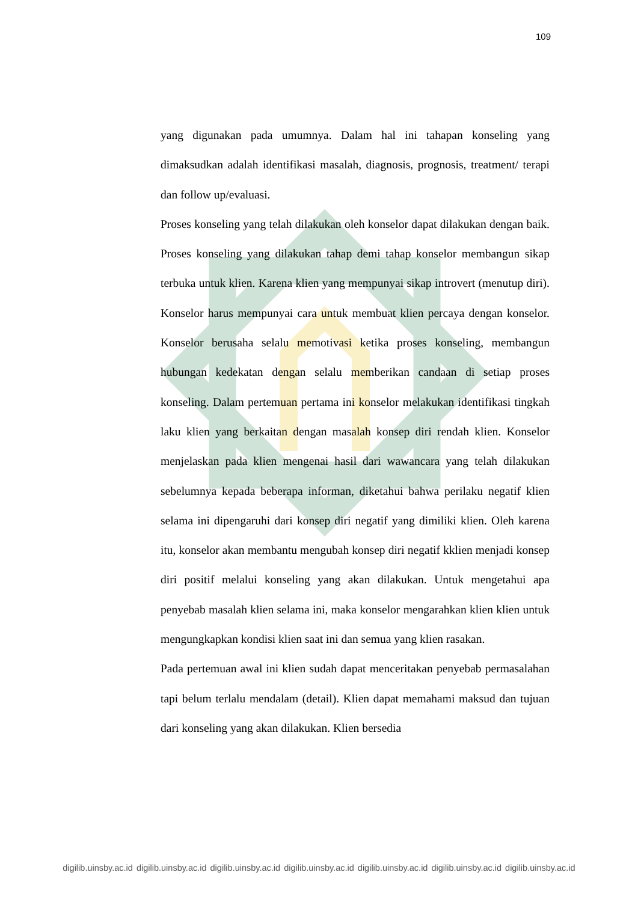109
yang digunakan pada umumnya. Dalam hal ini tahapan konseling yang dimaksudkan adalah identifikasi masalah, diagnosis, prognosis, treatment/ terapi dan follow up/evaluasi.
Proses konseling yang telah dilakukan oleh konselor dapat dilakukan dengan baik. Proses konseling yang dilakukan tahap demi tahap konselor membangun sikap terbuka untuk klien. Karena klien yang mempunyai sikap introvert (menutup diri). Konselor harus mempunyai cara untuk membuat klien percaya dengan konselor. Konselor berusaha selalu memotivasi ketika proses konseling, membangun hubungan kedekatan dengan selalu memberikan candaan di setiap proses konseling. Dalam pertemuan pertama ini konselor melakukan identifikasi tingkah laku klien yang berkaitan dengan masalah konsep diri rendah klien. Konselor menjelaskan pada klien mengenai hasil dari wawancara yang telah dilakukan sebelumnya kepada beberapa informan, diketahui bahwa perilaku negatif klien selama ini dipengaruhi dari konsep diri negatif yang dimiliki klien. Oleh karena itu, konselor akan membantu mengubah konsep diri negatif kklien menjadi konsep diri positif melalui konseling yang akan dilakukan. Untuk mengetahui apa penyebab masalah klien selama ini, maka konselor mengarahkan klien klien untuk mengungkapkan kondisi klien saat ini dan semua yang klien rasakan.
Pada pertemuan awal ini klien sudah dapat menceritakan penyebab permasalahan tapi belum terlalu mendalam (detail). Klien dapat memahami maksud dan tujuan dari konseling yang akan dilakukan. Klien bersedia
digilib.uinsby.ac.id digilib.uinsby.ac.id digilib.uinsby.ac.id digilib.uinsby.ac.id digilib.uinsby.ac.id digilib.uinsby.ac.id digilib.uinsby.ac.id